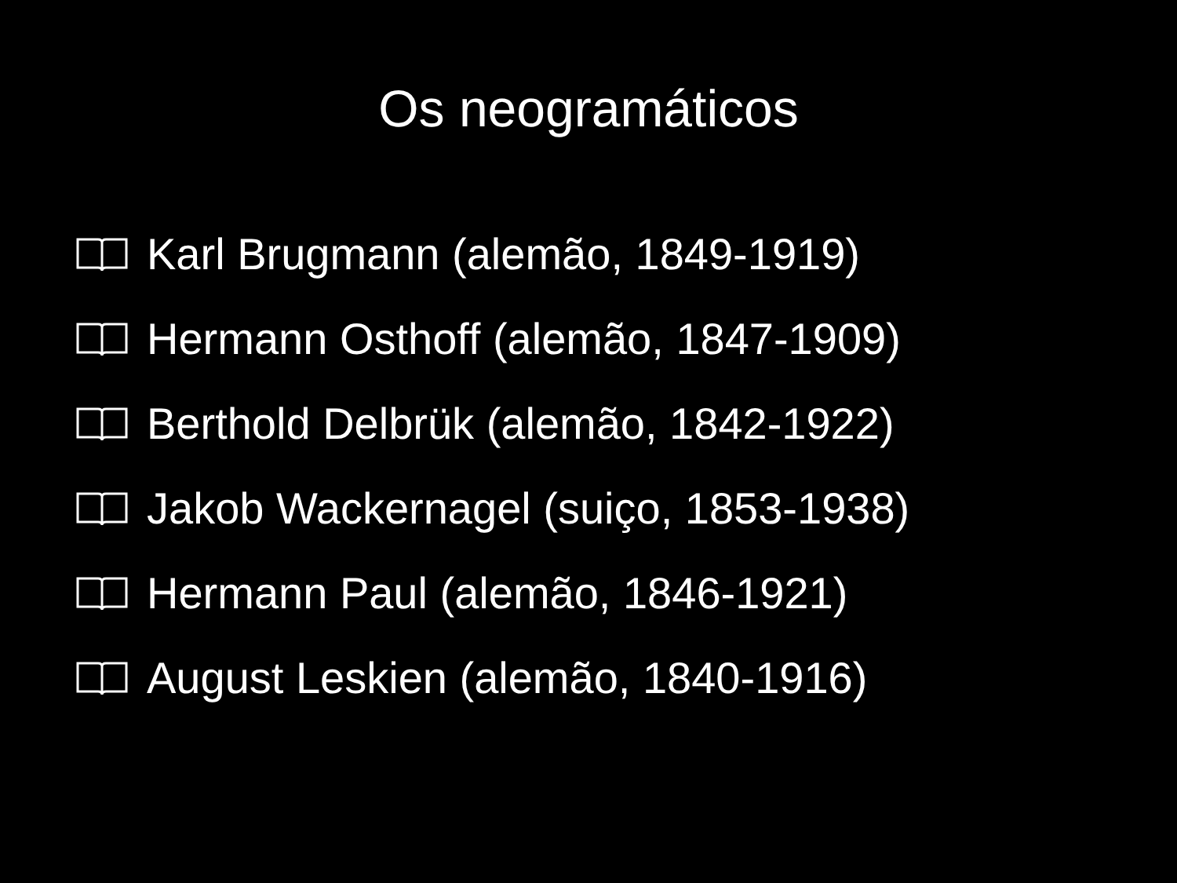Os neogramáticos
Karl Brugmann (alemão, 1849-1919)
Hermann Osthoff (alemão, 1847-1909)
Berthold Delbrük (alemão, 1842-1922)
Jakob Wackernagel (suiço, 1853-1938)
Hermann Paul (alemão, 1846-1921)
August Leskien (alemão, 1840-1916)